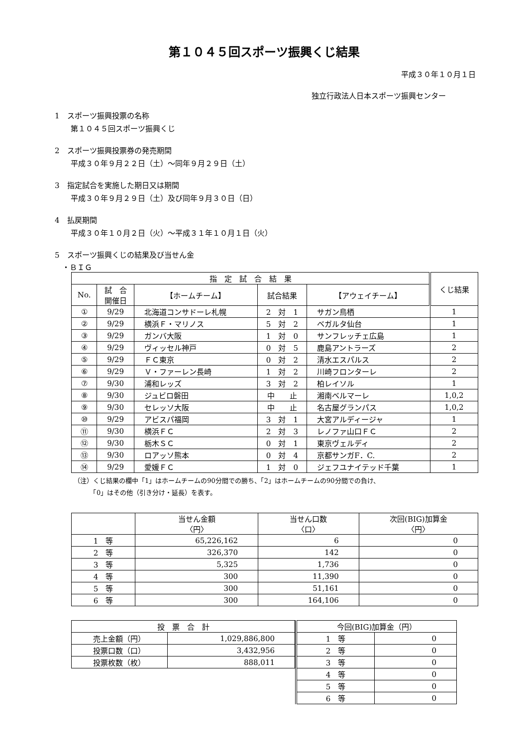第１０４５回スポーツ振興くじ結果
平成３０年１０月１日
独立行政法人日本スポーツ振興センター
1　スポーツ振興投票の名称
第１０４５回スポーツ振興くじ
2　スポーツ振興投票券の発売期間
平成３０年９月２２日（土）～同年９月２９日（土）
3　指定試合を実施した期日又は期間
平成３０年９月２９日（土）及び同年９月３０日（日）
4　払戻期間
平成３０年１０月２日（火）～平成３１年１０月１日（火）
5　スポーツ振興くじの結果及び当せん金
・ＢＩＧ
| 指 定 試 合 結 果 | | | | | くじ結果 |
| --- | --- | --- | --- | --- | --- |
| No. | 試 合 開催日 | 【ホームチーム】 | 試合結果 | 【アウェイチーム】 | |
| ① | 9/29 | 北海道コンサドーレ札幌 | 2 対 1 | サガン鳥栖 | 1 |
| ② | 9/29 | 横浜Ｆ・マリノス | 5 対 2 | ベガルタ仙台 | 1 |
| ③ | 9/29 | ガンバ大阪 | 1 対 0 | サンフレッチェ広島 | 1 |
| ④ | 9/29 | ヴィッセル神戸 | 0 対 5 | 鹿島アントラーズ | 2 |
| ⑤ | 9/29 | ＦＣ東京 | 0 対 2 | 清水エスパルス | 2 |
| ⑥ | 9/29 | Ｖ・ファーレン長崎 | 1 対 2 | 川崎フロンターレ | 2 |
| ⑦ | 9/30 | 浦和レッズ | 3 対 2 | 柏レイソル | 1 |
| ⑧ | 9/30 | ジュビロ磐田 | 中 止 | 湘南ベルマーレ | 1,0,2 |
| ⑨ | 9/30 | セレッソ大阪 | 中 止 | 名古屋グランパス | 1,0,2 |
| ⑩ | 9/29 | アビスパ福岡 | 3 対 1 | 大宮アルディージャ | 1 |
| ⑪ | 9/30 | 横浜ＦＣ | 2 対 3 | レノファ山口ＦＣ | 2 |
| ⑫ | 9/30 | 栃木ＳＣ | 0 対 1 | 東京ヴェルディ | 2 |
| ⑬ | 9/30 | ロアッソ熊本 | 0 対 4 | 京都サンガF．C. | 2 |
| ⑭ | 9/29 | 愛媛ＦＣ | 1 対 0 | ジェフユナイテッド千葉 | 1 |
（注）くじ結果の欄中「1」はホームチームの90分間での勝ち、「2」はホームチームの90分間での負け、
　　　「0」はその他（引き分け・延長）を表す。
| | 当せん金額 〈円〉 | 当せん口数 〈口〉 | 次回(BIG)加算金 〈円〉 |
| --- | --- | --- | --- |
| 1 等 | 65,226,162 | 6 | 0 |
| 2 等 | 326,370 | 142 | 0 |
| 3 等 | 5,325 | 1,736 | 0 |
| 4 等 | 300 | 11,390 | 0 |
| 5 等 | 300 | 51,161 | 0 |
| 6 等 | 300 | 164,106 | 0 |
| 投 票 合 計 | |
| --- | --- |
| 売上金額（円） | 1,029,886,800 |
| 投票口数（口） | 3,432,956 |
| 投票枚数（枚） | 888,011 |
| 今回(BIG)加算金（円） | |
| --- | --- |
| 1 等 | 0 |
| 2 等 | 0 |
| 3 等 | 0 |
| 4 等 | 0 |
| 5 等 | 0 |
| 6 等 | 0 |